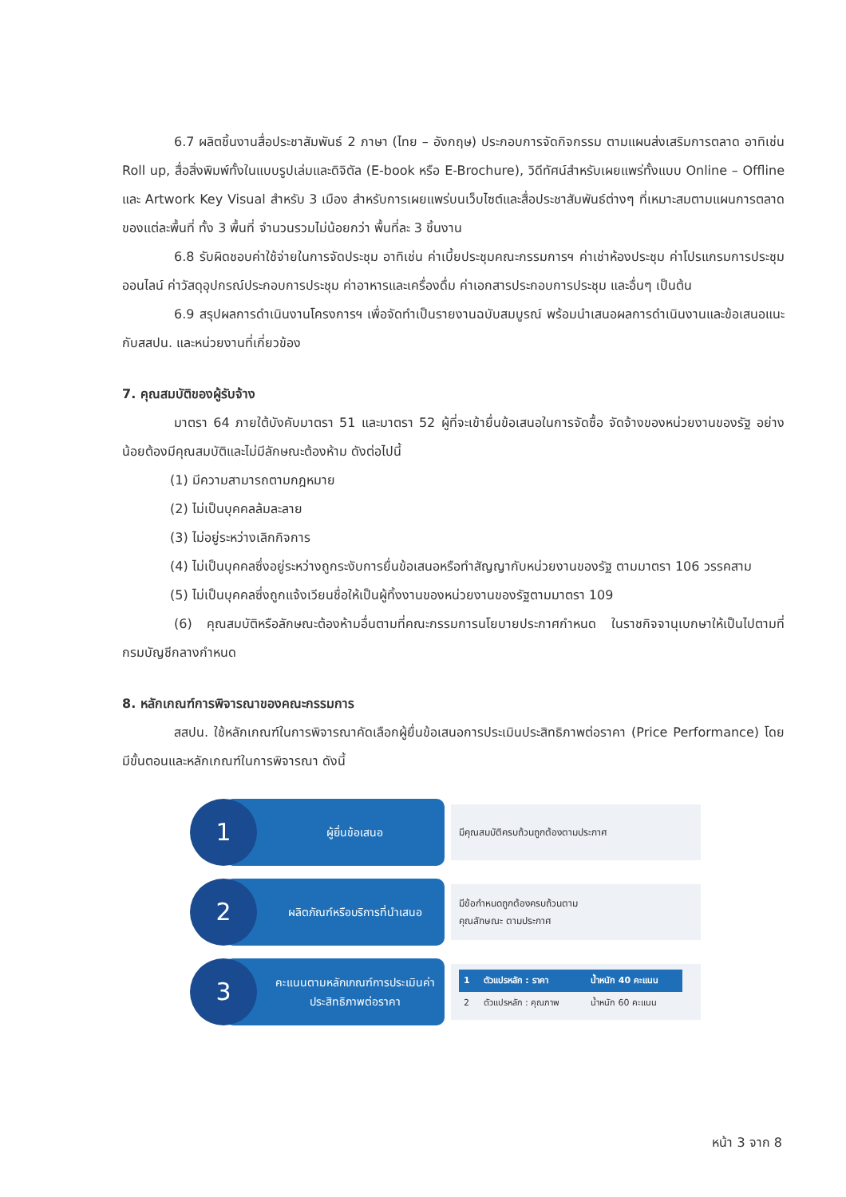6.7 ผลิตชิ้นงานสื่อประชาสัมพันธ์ 2 ภาษา (ไทย – อังกฤษ) ประกอบการจัดกิจกรรม ตามแผนส่งเสริมการตลาด อาทิเช่น Roll up, สื่อสิ่งพิมพ์ทั้งในแบบรูปเล่มและดิจิตัล (E-book หรือ E-Brochure), วิดีทัศน์สำหรับเผยแพร่ทั้งแบบ Online – Offline และ Artwork Key Visual สำหรับ 3 เมือง สำหรับการเผยแพร่บนเว็บไซต์และสื่อประชาสัมพันธ์ต่างๆ ที่เหมาะสมตามแผนการตลาดของแต่ละพื้นที่ ทั้ง 3 พื้นที่ จำนวนรวมไม่น้อยกว่า พื้นที่ละ 3 ชิ้นงาน
6.8 รับผิดชอบค่าใช้จ่ายในการจัดประชุม อาทิเช่น ค่าเบี้ยประชุมคณะกรรมการฯ ค่าเช่าห้องประชุม ค่าโปรแกรมการประชุมออนไลน์ ค่าวัสดุอุปกรณ์ประกอบการประชุม ค่าอาหารและเครื่องดื่ม ค่าเอกสารประกอบการประชุม และอื่นๆ เป็นต้น
6.9 สรุปผลการดำเนินงานโครงการฯ เพื่อจัดทำเป็นรายงานฉบับสมบูรณ์ พร้อมนำเสนอผลการดำเนินงานและข้อเสนอแนะกับสสปน. และหน่วยงานที่เกี่ยวข้อง
7. คุณสมบัติของผู้รับจ้าง
มาตรา 64 ภายใต้บังคับมาตรา 51 และมาตรา 52 ผู้ที่จะเข้ายื่นข้อเสนอในการจัดซื้อ จัดจ้างของหน่วยงานของรัฐ อย่างน้อยต้องมีคุณสมบัติและไม่มีลักษณะต้องห้าม ดังต่อไปนี้
(1) มีความสามารถตามกฎหมาย
(2) ไม่เป็นบุคคลล้มละลาย
(3) ไม่อยู่ระหว่างเลิกกิจการ
(4) ไม่เป็นบุคคลซึ่งอยู่ระหว่างถูกระงับการยื่นข้อเสนอหรือทำสัญญากับหน่วยงานของรัฐ ตามมาตรา 106 วรรคสาม
(5) ไม่เป็นบุคคลซึ่งถูกแจ้งเวียนชื่อให้เป็นผู้ทิ้งงานของหน่วยงานของรัฐตามมาตรา 109
(6) คุณสมบัติหรือลักษณะต้องห้ามอื่นตามที่คณะกรรมการนโยบายประกาศกำหนด ในราชกิจจานุเบกษาให้เป็นไปตามที่กรมบัญชีกลางกำหนด
8. หลักเกณฑ์การพิจารณาของคณะกรรมการ
สสปน. ใช้หลักเกณฑ์ในการพิจารณาคัดเลือกผู้ยื่นข้อเสนอการประเมินประสิทธิภาพต่อราคา (Price Performance) โดยมีขั้นตอนและหลักเกณฑ์ในการพิจารณา ดังนี้
1
ผู้ยื่นข้อเสนอ
มีคุณสมบัติครบถ้วนถูกต้องตามประกาศ
2
ผลิตภัณฑ์หรือบริการที่นำเสนอ
มีข้อกำหนดถูกต้องครบถ้วนตาม
คุณลักษณะ ตามประกาศ
3
คะแนนตามหลักเกณฑ์การประเมินค่าประสิทธิภาพต่อราคา
| 1 | ตัวแปรหลัก : ราคา | น้ำหนัก 40 คะแนน |
| --- | --- | --- |
| 2 | ตัวแปรหลัก : คุณภาพ | น้ำหนัก 60 คะแนน |
หน้า 3 จาก 8